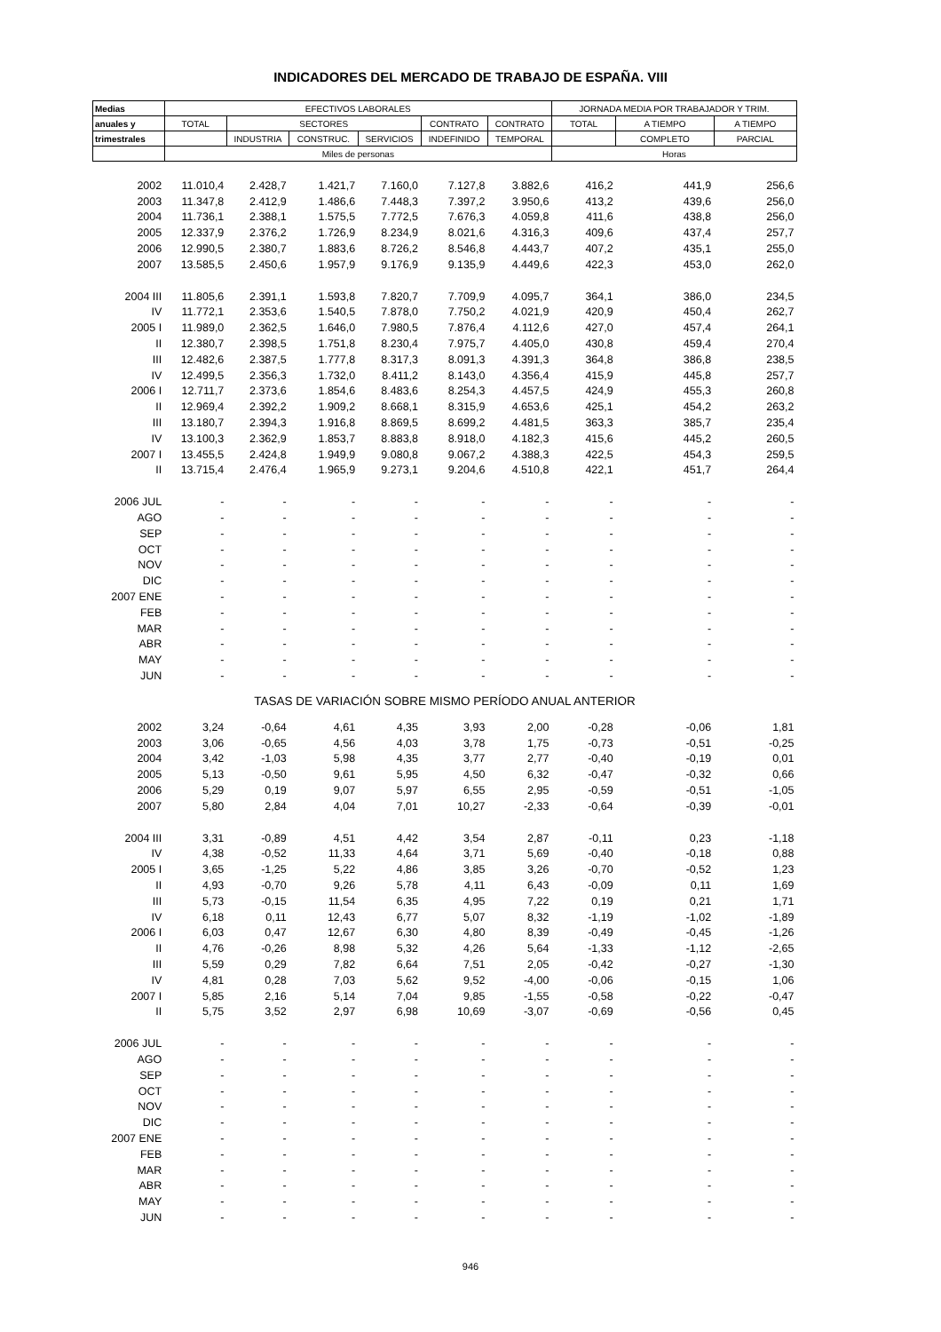INDICADORES DEL MERCADO DE TRABAJO DE ESPAÑA. VIII
| Medias | EFECTIVOS LABORALES | | | | | | JORNADA MEDIA POR TRABAJADOR Y TRIM. | | |
| anuales y | TOTAL | SECTORES | | | CONTRATO | CONTRATO | TOTAL | A TIEMPO | A TIEMPO |
| trimestrales | | INDUSTRIA | CONSTRUC. | SERVICIOS | INDEFINIDO | TEMPORAL | | COMPLETO | PARCIAL |
| | Miles de personas | | | | | | Horas | | |
| 2002 | 11.010,4 | 2.428,7 | 1.421,7 | 7.160,0 | 7.127,8 | 3.882,6 | 416,2 | 441,9 | 256,6 |
| 2003 | 11.347,8 | 2.412,9 | 1.486,6 | 7.448,3 | 7.397,2 | 3.950,6 | 413,2 | 439,6 | 256,0 |
| 2004 | 11.736,1 | 2.388,1 | 1.575,5 | 7.772,5 | 7.676,3 | 4.059,8 | 411,6 | 438,8 | 256,0 |
| 2005 | 12.337,9 | 2.376,2 | 1.726,9 | 8.234,9 | 8.021,6 | 4.316,3 | 409,6 | 437,4 | 257,7 |
| 2006 | 12.990,5 | 2.380,7 | 1.883,6 | 8.726,2 | 8.546,8 | 4.443,7 | 407,2 | 435,1 | 255,0 |
| 2007 | 13.585,5 | 2.450,6 | 1.957,9 | 9.176,9 | 9.135,9 | 4.449,6 | 422,3 | 453,0 | 262,0 |
| 2004 III | 11.805,6 | 2.391,1 | 1.593,8 | 7.820,7 | 7.709,9 | 4.095,7 | 364,1 | 386,0 | 234,5 |
| IV | 11.772,1 | 2.353,6 | 1.540,5 | 7.878,0 | 7.750,2 | 4.021,9 | 420,9 | 450,4 | 262,7 |
| 2005 I | 11.989,0 | 2.362,5 | 1.646,0 | 7.980,5 | 7.876,4 | 4.112,6 | 427,0 | 457,4 | 264,1 |
| II | 12.380,7 | 2.398,5 | 1.751,8 | 8.230,4 | 7.975,7 | 4.405,0 | 430,8 | 459,4 | 270,4 |
| III | 12.482,6 | 2.387,5 | 1.777,8 | 8.317,3 | 8.091,3 | 4.391,3 | 364,8 | 386,8 | 238,5 |
| IV | 12.499,5 | 2.356,3 | 1.732,0 | 8.411,2 | 8.143,0 | 4.356,4 | 415,9 | 445,8 | 257,7 |
| 2006 I | 12.711,7 | 2.373,6 | 1.854,6 | 8.483,6 | 8.254,3 | 4.457,5 | 424,9 | 455,3 | 260,8 |
| II | 12.969,4 | 2.392,2 | 1.909,2 | 8.668,1 | 8.315,9 | 4.653,6 | 425,1 | 454,2 | 263,2 |
| III | 13.180,7 | 2.394,3 | 1.916,8 | 8.869,5 | 8.699,2 | 4.481,5 | 363,3 | 385,7 | 235,4 |
| IV | 13.100,3 | 2.362,9 | 1.853,7 | 8.883,8 | 8.918,0 | 4.182,3 | 415,6 | 445,2 | 260,5 |
| 2007 I | 13.455,5 | 2.424,8 | 1.949,9 | 9.080,8 | 9.067,2 | 4.388,3 | 422,5 | 454,3 | 259,5 |
| II | 13.715,4 | 2.476,4 | 1.965,9 | 9.273,1 | 9.204,6 | 4.510,8 | 422,1 | 451,7 | 264,4 |
| 2006 JUL | - | - | - | - | - | - | - | - | - |
| AGO | - | - | - | - | - | - | - | - | - |
| SEP | - | - | - | - | - | - | - | - | - |
| OCT | - | - | - | - | - | - | - | - | - |
| NOV | - | - | - | - | - | - | - | - | - |
| DIC | - | - | - | - | - | - | - | - | - |
| 2007 ENE | - | - | - | - | - | - | - | - | - |
| FEB | - | - | - | - | - | - | - | - | - |
| MAR | - | - | - | - | - | - | - | - | - |
| ABR | - | - | - | - | - | - | - | - | - |
| MAY | - | - | - | - | - | - | - | - | - |
| JUN | - | - | - | - | - | - | - | - | - |
| TASAS DE VARIACIÓN SOBRE MISMO PERÍODO ANUAL ANTERIOR | | | | | | | | | |
| 2002 | 3,24 | -0,64 | 4,61 | 4,35 | 3,93 | 2,00 | -0,28 | -0,06 | 1,81 |
| 2003 | 3,06 | -0,65 | 4,56 | 4,03 | 3,78 | 1,75 | -0,73 | -0,51 | -0,25 |
| 2004 | 3,42 | -1,03 | 5,98 | 4,35 | 3,77 | 2,77 | -0,40 | -0,19 | 0,01 |
| 2005 | 5,13 | -0,50 | 9,61 | 5,95 | 4,50 | 6,32 | -0,47 | -0,32 | 0,66 |
| 2006 | 5,29 | 0,19 | 9,07 | 5,97 | 6,55 | 2,95 | -0,59 | -0,51 | -1,05 |
| 2007 | 5,80 | 2,84 | 4,04 | 7,01 | 10,27 | -2,33 | -0,64 | -0,39 | -0,01 |
| 2004 III | 3,31 | -0,89 | 4,51 | 4,42 | 3,54 | 2,87 | -0,11 | 0,23 | -1,18 |
| IV | 4,38 | -0,52 | 11,33 | 4,64 | 3,71 | 5,69 | -0,40 | -0,18 | 0,88 |
| 2005 I | 3,65 | -1,25 | 5,22 | 4,86 | 3,85 | 3,26 | -0,70 | -0,52 | 1,23 |
| II | 4,93 | -0,70 | 9,26 | 5,78 | 4,11 | 6,43 | -0,09 | 0,11 | 1,69 |
| III | 5,73 | -0,15 | 11,54 | 6,35 | 4,95 | 7,22 | 0,19 | 0,21 | 1,71 |
| IV | 6,18 | 0,11 | 12,43 | 6,77 | 5,07 | 8,32 | -1,19 | -1,02 | -1,89 |
| 2006 I | 6,03 | 0,47 | 12,67 | 6,30 | 4,80 | 8,39 | -0,49 | -0,45 | -1,26 |
| II | 4,76 | -0,26 | 8,98 | 5,32 | 4,26 | 5,64 | -1,33 | -1,12 | -2,65 |
| III | 5,59 | 0,29 | 7,82 | 6,64 | 7,51 | 2,05 | -0,42 | -0,27 | -1,30 |
| IV | 4,81 | 0,28 | 7,03 | 5,62 | 9,52 | -4,00 | -0,06 | -0,15 | 1,06 |
| 2007 I | 5,85 | 2,16 | 5,14 | 7,04 | 9,85 | -1,55 | -0,58 | -0,22 | -0,47 |
| II | 5,75 | 3,52 | 2,97 | 6,98 | 10,69 | -3,07 | -0,69 | -0,56 | 0,45 |
| 2006 JUL | - | - | - | - | - | - | - | - | - |
| AGO | - | - | - | - | - | - | - | - | - |
| SEP | - | - | - | - | - | - | - | - | - |
| OCT | - | - | - | - | - | - | - | - | - |
| NOV | - | - | - | - | - | - | - | - | - |
| DIC | - | - | - | - | - | - | - | - | - |
| 2007 ENE | - | - | - | - | - | - | - | - | - |
| FEB | - | - | - | - | - | - | - | - | - |
| MAR | - | - | - | - | - | - | - | - | - |
| ABR | - | - | - | - | - | - | - | - | - |
| MAY | - | - | - | - | - | - | - | - | - |
| JUN | - | - | - | - | - | - | - | - | - |
946